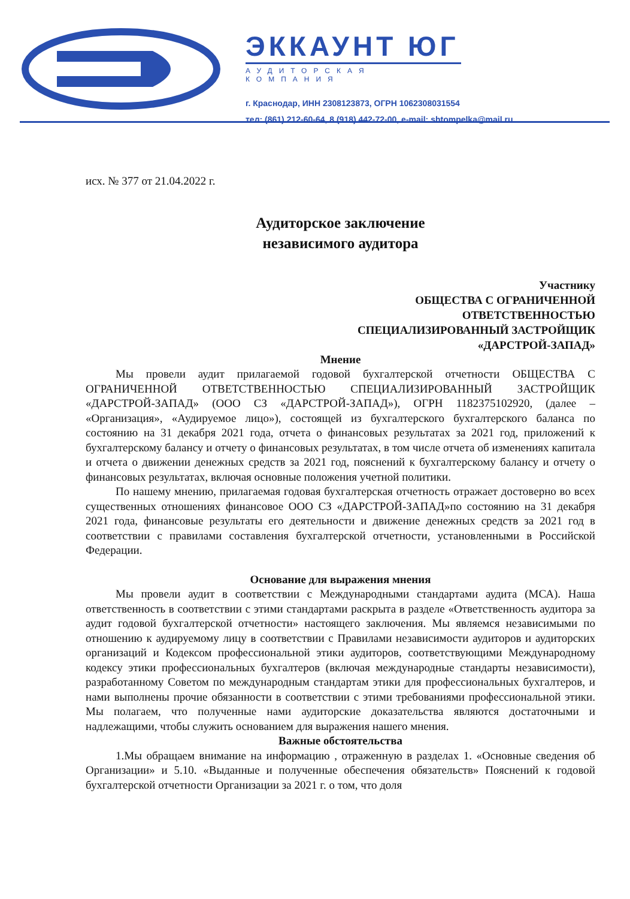ЭККАУНТ ЮГ
АУДИТОРСКАЯ КОМПАНИЯ
г. Краснодар, ИНН 2308123873, ОГРН 1062308031554
тел: (861) 212-60-64, 8 (918) 442-72-00, e-mail: shtompelka@mail.ru
исх. № 377 от 21.04.2022 г.
Аудиторское заключение
независимого аудитора
Участнику
ОБЩЕСТВА С ОГРАНИЧЕННОЙ
ОТВЕТСТВЕННОСТЬЮ
СПЕЦИАЛИЗИРОВАННЫЙ ЗАСТРОЙЩИК
«ДАРСТРОЙ-ЗАПАД»
Мнение
Мы провели аудит прилагаемой годовой бухгалтерской отчетности ОБЩЕСТВА С ОГРАНИЧЕННОЙ ОТВЕТСТВЕННОСТЬЮ СПЕЦИАЛИЗИРОВАННЫЙ ЗАСТРОЙЩИК «ДАРСТРОЙ-ЗАПАД» (ООО СЗ «ДАРСТРОЙ-ЗАПАД»), ОГРН 1182375102920, (далее – «Организация», «Аудируемое лицо»), состоящей из бухгалтерского бухгалтерского баланса по состоянию на 31 декабря 2021 года, отчета о финансовых результатах за 2021 год, приложений к бухгалтерскому балансу и отчету о финансовых результатах, в том числе отчета об изменениях капитала и отчета о движении денежных средств за 2021 год, пояснений к бухгалтерскому балансу и отчету о финансовых результатах, включая основные положения учетной политики.
По нашему мнению, прилагаемая годовая бухгалтерская отчетность отражает достоверно во всех существенных отношениях финансовое ООО СЗ «ДАРСТРОЙ-ЗАПАД»по состоянию на 31 декабря 2021 года, финансовые результаты его деятельности и движение денежных средств за 2021 год в соответствии с правилами составления бухгалтерской отчетности, установленными в Российской Федерации.
Основание для выражения мнения
Мы провели аудит в соответствии с Международными стандартами аудита (МСА). Наша ответственность в соответствии с этими стандартами раскрыта в разделе «Ответственность аудитора за аудит годовой бухгалтерской отчетности» настоящего заключения. Мы являемся независимыми по отношению к аудируемому лицу в соответствии с Правилами независимости аудиторов и аудиторских организаций и Кодексом профессиональной этики аудиторов, соответствующими Международному кодексу этики профессиональных бухгалтеров (включая международные стандарты независимости), разработанному Советом по международным стандартам этики для профессиональных бухгалтеров, и нами выполнены прочие обязанности в соответствии с этими требованиями профессиональной этики. Мы полагаем, что полученные нами аудиторские доказательства являются достаточными и надлежащими, чтобы служить основанием для выражения нашего мнения.
Важные обстоятельства
1.Мы обращаем внимание на информацию , отраженную в разделах 1. «Основные сведения об Организации» и 5.10. «Выданные и полученные обеспечения обязательств» Пояснений к годовой бухгалтерской отчетности Организации за 2021 г. о том, что доля